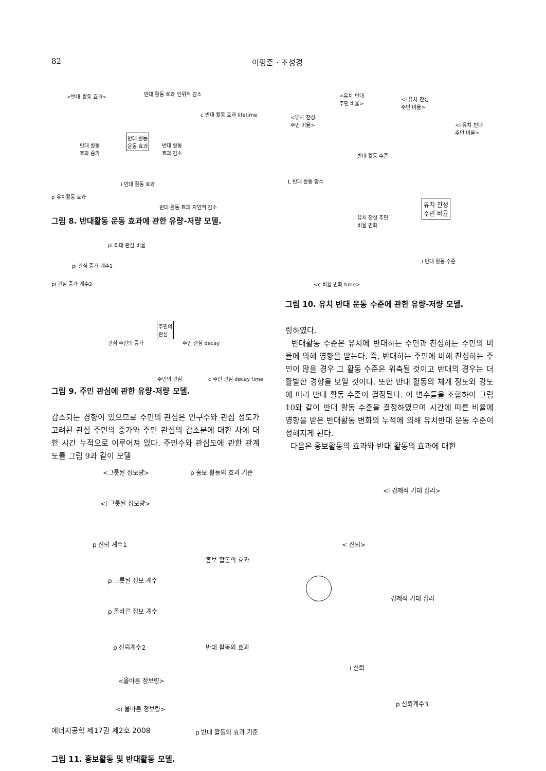82 이영준 · 조성경
<반대 활동 효과> 반대 활동 효과 인위적 감소
c 반대 활동 효과 lifetime
반대 활동
운동 효과 반대 활동
효과 증가
반대 활동
효과 감소
i 반대 활동 효과
p 유치활동 효과
반대 활동 효과 자연적 감소
그림 8. 반대활동 운동 효과에 관한 유량-저량 모델.
pi 최대 관심 비율
pi 관심 증가 계수1
pi 관심 증가 계수2
주민의
관심
관심 주민의 증가 주민 관심 decay
i 주민의 관심 c 주민 관심 decay time
그림 9. 주민 관심에 관한 유량-저량 모델.
감소되는 경향이 있으므로 주민의 관심은 인구수와 관심 정도가 고려된 관심 주민의 증가와 주민 관심의 감소분에 대한 차에 대한 시간 누적으로 이루어져 있다. 주민수와 관심도에 관한 관계도를 그림 9과 같이 모델
<유치 반대
주민 비율> <i 유치 찬성
주민 비율>
<유치 찬성
주민 비율> <i 유치 반대
주민 비율>
반대 활동 수준
L 반대 활동 함수
유치 찬성
주민 비율
유치 찬성 주민
비율 변화
i 반대 활동 수준
<c 비율 변화 time>
그림 10. 유치 반대 운동 수준에 관한 유량-저량 모델.
링하였다.
반대활동 수준은 유치에 반대하는 주민과 찬성하는 주민의 비율에 의해 영향을 받는다. 즉, 반대하는 주민에 비해 찬성하는 주민이 많을 경우 그 활동 수준은 위축될 것이고 반대의 경우는 더 활발한 경향을 보일 것이다. 또한 반대 활동의 체계 정도와 강도에 따라 반대 활동 수준이 결정된다. 이 변수들을 조합하여 그림 10와 같이 반대 활동 수준을 결정하였으며 시간에 따른 비율에 영향을 받은 반대활동 변화의 누적에 의해 유치반대 운동 수준이 정해지게 된다.
다음은 홍보활동의 효과와 반대 활동의 효과에 대한
<그릇된 정보량> p 홍보 활동의 효과 기준
<i 경제적 기대 심리>
<i 그릇된 정보량>
p 신뢰 계수1 < 신뢰>
홍보 활동의 효과
p 그릇된 정보 계수
경제적 기대 심리
p 올바른 정보 계수
p 신뢰계수2 반대 활동의 효과
i 신뢰
<올바른 정보량>
p 신뢰계수3
<i 올바른 정보량>
p 반대 활동의 효과 기준
그림 11. 홍보활동 및 반대활동 모델.
에너지공학 제17권 제2호 2008